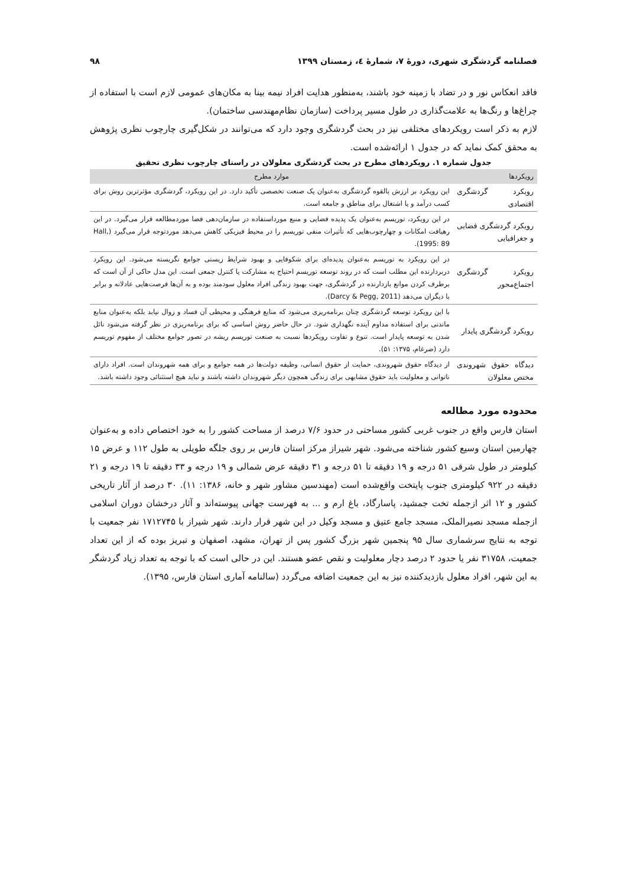فصلنامه گردشگری شهری، دورهٔ ۷، شمارهٔ ٤، زمستان ۱۳۹۹ ۹۸
فاقد انعکاس نور و در تضاد با زمینه خود باشند، به‌منظور هدایت افراد نیمه بینا به مکان‌های عمومی لازم است با استفاده از چراغ‌ها و رنگ‌ها به علامت‌گذاری در طول مسیر پرداخت (سازمان نظام‌مهندسی ساختمان).
لازم به ذکر است رویکردهای مختلفی نیز در بحث گردشگری وجود دارد که می‌توانند در شکل‌گیری چارچوب نظری پژوهش به محقق کمک نماید که در جدول ۱ ارائه‌شده است.
جدول شماره ۱. رویکردهای مطرح در بحث گردشگری معلولان در راستای چارچوب نظری تحقیق
| رویکردها | موارد مطرح |
| --- | --- |
| رویکرد گردشگری اقتصادی | این رویکرد بر ارزش بالقوه گردشگری به‌عنوان یک صنعت تخصصی تأکید دارد. در این رویکرد، گردشگری مؤثرترین روش برای کسب درآمد و یا اشتغال برای مناطق و جامعه است. |
| رویکرد گردشگری فضایی و جغرافیایی | در این رویکرد، توریسم به‌عنوان یک پدیده فضایی و منبع مورداستفاده در سازمان‌دهی فضا موردمطالعه قرار می‌گیرد. در این رهیافت امکانات و چهارچوب‌هایی که تأثیرات منفی توریسم را در محیط فیزیکی کاهش می‌دهد موردتوجه قرار می‌گیرد (Hall, 1995: 89). |
| رویکرد گردشگری اجتماع‌محور | در این رویکرد به توریسم به‌عنوان پدیده‌ای برای شکوفایی و بهبود شرایط زیستی جوامع نگریسته می‌شود. این رویکرد دربردارنده این مطلب است که در روند توسعه توریسم احتیاج به مشارکت یا کنترل جمعی است. این مدل حاکی از آن است که برطرف کردن موانع بازدارنده در گردشگری، جهت بهبود زندگی افراد معلول سودمند بوده و به آن‌ها فرصت‌هایی عادلانه و برابر با دیگران می‌دهد (Darcy & Pegg, 2011). |
| رویکرد گردشگری پایدار | با این رویکرد توسعه گردشگری چنان برنامه‌ریزی می‌شود که منابع فرهنگی و محیطی آن فساد و زوال نیابد بلکه به‌عنوان منابع ماندنی برای استفاده مداوم آینده نگهداری شود. در حال حاضر روش اساسی که برای برنامه‌ریزی در نظر گرفته می‌شود نائل شدن به توسعه پایدار است. تنوع و تفاوت رویکردها نسبت به صنعت توریسم ریشه در تصور جوامع مختلف از مفهوم توریسم دارد (ضرغام، ۱۳۷۵: ۵۱). |
| دیدگاه حقوق شهروندی مختص معلولان | از دیدگاه حقوق شهروندی، حمایت از حقوق انسانی، وظیفه دولت‌ها در همه جوامع و برای همه شهروندان است. افراد دارای ناتوانی و معلولیت باید حقوق مشابهی برای زندگی همچون دیگر شهروندان داشته باشند و نباید هیچ استثنائی وجود داشته باشد. |
محدوده مورد مطالعه
استان فارس واقع در جنوب غربی کشور مساحتی در حدود ۷/۶ درصد از مساحت کشور را به خود اختصاص داده و به‌عنوان چهارمین استان وسیع کشور شناخته می‌شود. شهر شیراز مرکز استان فارس بر روی جلگه طویلی به طول ۱۱۲ و عرض ۱۵ کیلومتر در طول شرقی ۵۱ درجه و ۱۹ دقیقه تا ۵۱ درجه و ۳۱ دقیقه عرض شمالی و ۱۹ درجه و ۳۳ دقیقه تا ۱۹ درجه و ۲۱ دقیقه در ۹۲۲ کیلومتری جنوب پایتخت واقع‌شده است (مهندسین مشاور شهر و خانه، ۱۳۸۶: ۱۱). ۳۰ درصد از آثار تاریخی کشور و ۱۲ اثر ازجمله تخت جمشید، پاسارگاد، باغ ارم و ... به فهرست جهانی پیوسته‌اند و آثار درخشان دوران اسلامی ازجمله مسجد نصیرالملک، مسجد جامع عتیق و مسجد وکیل در این شهر قرار دارند. شهر شیراز با ۱۷۱۲۷۴۵ نفر جمعیت با توجه به نتایج سرشماری سال ۹۵ پنجمین شهر بزرگ کشور پس از تهران، مشهد، اصفهان و تبریز بوده که از این تعداد جمعیت، ۳۱۷۵۸ نفر یا حدود ۲ درصد دچار معلولیت و نقص عضو هستند. این در حالی است که با توجه به تعداد زیاد گردشگر به این شهر، افراد معلول بازدیدکننده نیز به این جمعیت اضافه می‌گردد (سالنامه آماری استان فارس، ۱۳۹۵).